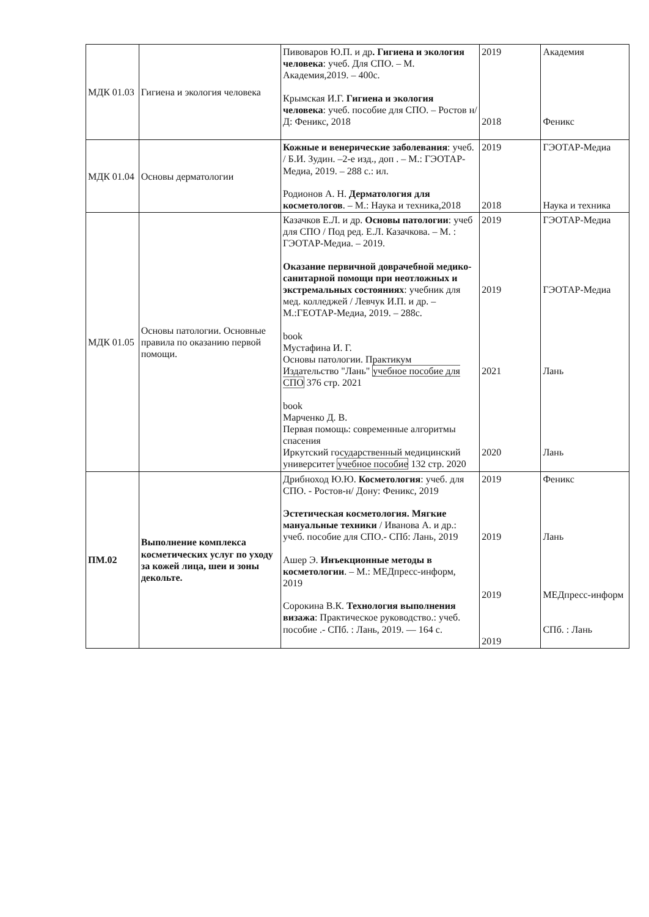| МДК 01.03 | Гигиена и экология человека | Пивоваров Ю.П. и др . Гигиена и экология человека : учеб. Для СПО. – М. Академия,2019. – 400с. Крымская И.Г. Гигиена и экология человека : учеб. пособие для СПО. – Ростов н/Д: Феникс, 2018 | 2019 2018 | Академия Феникс |
| МДК 01.04 | Основы дерматологии | Кожные и венерические заболевания : учеб. / Б.И. Зудин. –2-е изд., доп . – М.: ГЭОТАР-Медиа, 2019. – 288 с.: ил. Родионов А. Н. Дерматология для косметологов . – М.: Наука и техника,2018 | 2019 2018 | ГЭОТАР-Медиа Наука и техника |
| МДК 01.05 | Основы патологии. Основные правила по оказанию первой помощи. | Казачков Е.Л. и др. Основы патологии : учеб для СПО / Под ред. Е.Л. Казачкова. – М. : ГЭОТАР-Медиа. – 2019. Оказание первичной доврачебной медико-санитарной помощи при неотложных и экстремальных состояниях : учебник для мед. колледжей / Левчук И.П. и др. – М.:ГЕОТАР-Медиа, 2019. – 288с. book Мустафина И. Г. Основы патологии. Практикум Издательство "Лань" учебное пособие для СПО 376 стр. 2021 book Марченко Д. В. Первая помощь: современные алгоритмы спасения Иркутский государственный медицинский университет учебное пособие 132 стр. 2020 | 2019 2019 2021 2020 | ГЭОТАР-Медиа ГЭОТАР-Медиа Лань Лань |
| ПМ.02 | Выполнение комплекса косметических услуг по уходу за кожей лица, шеи и зоны декольте. | Дрибноход Ю.Ю. Косметология : учеб. для СПО. - Ростов-н/ Дону: Феникс, 2019 Эстетическая косметология. Мягкие мануальные техники / Иванова А. и др.: учеб. пособие для СПО.- СПб: Лань, 2019 Ашер Э. Инъекционные методы в косметологии . – М.: МЕДпресс-информ, 2019 Сорокина В.К. Технология выполнения визажа : Практическое руководство.: учеб. пособие .- СПб. : Лань, 2019. — 164 с. | 2019 2019 2019 2019 | Феникс Лань МЕДпресс-информ СПб. : Лань |